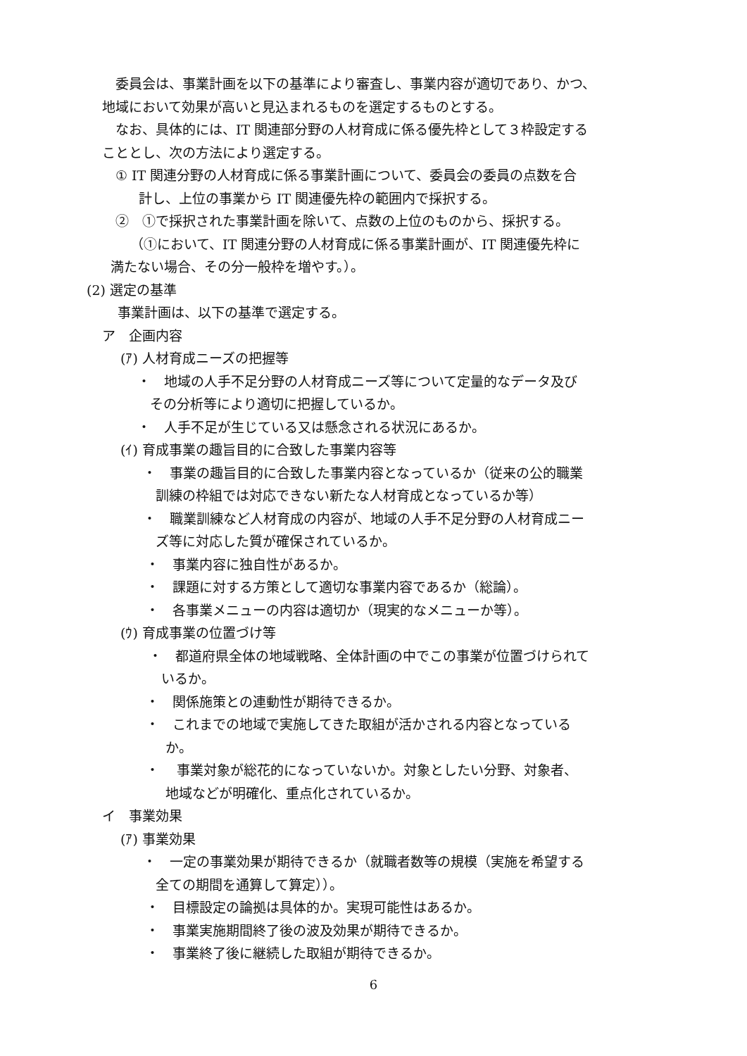委員会は、事業計画を以下の基準により審査し、事業内容が適切であり、かつ、
地域において効果が高いと見込まれるものを選定するものとする。
なお、具体的には、IT 関連部分野の人材育成に係る優先枠として３枠設定する
こととし、次の方法により選定する。
① IT 関連分野の人材育成に係る事業計画について、委員会の委員の点数を合
計し、上位の事業から IT 関連優先枠の範囲内で採択する。
②　①で採択された事業計画を除いて、点数の上位のものから、採択する。
（①において、IT 関連分野の人材育成に係る事業計画が、IT 関連優先枠に
満たない場合、その分一般枠を増やす。）。
(2) 選定の基準
事業計画は、以下の基準で選定する。
ア　企画内容
(ｱ) 人材育成ニーズの把握等
・　地域の人手不足分野の人材育成ニーズ等について定量的なデータ及び
その分析等により適切に把握しているか。
・　人手不足が生じている又は懸念される状況にあるか。
(ｲ) 育成事業の趣旨目的に合致した事業内容等
・　事業の趣旨目的に合致した事業内容となっているか（従来の公的職業
訓練の枠組では対応できない新たな人材育成となっているか等）
・　職業訓練など人材育成の内容が、地域の人手不足分野の人材育成ニー
ズ等に対応した質が確保されているか。
・　事業内容に独自性があるか。
・　課題に対する方策として適切な事業内容であるか（総論）。
・　各事業メニューの内容は適切か（現実的なメニューか等）。
(ｳ) 育成事業の位置づけ等
・　都道府県全体の地域戦略、全体計画の中でこの事業が位置づけられて
いるか。
・　関係施策との連動性が期待できるか。
・　これまでの地域で実施してきた取組が活かされる内容となっている
か。
・　 事業対象が総花的になっていないか。対象としたい分野、対象者、
地域などが明確化、重点化されているか。
イ　事業効果
(ｱ) 事業効果
・　一定の事業効果が期待できるか（就職者数等の規模（実施を希望する
全ての期間を通算して算定））。
・　目標設定の論拠は具体的か。実現可能性はあるか。
・　事業実施期間終了後の波及効果が期待できるか。
・　事業終了後に継続した取組が期待できるか。
6